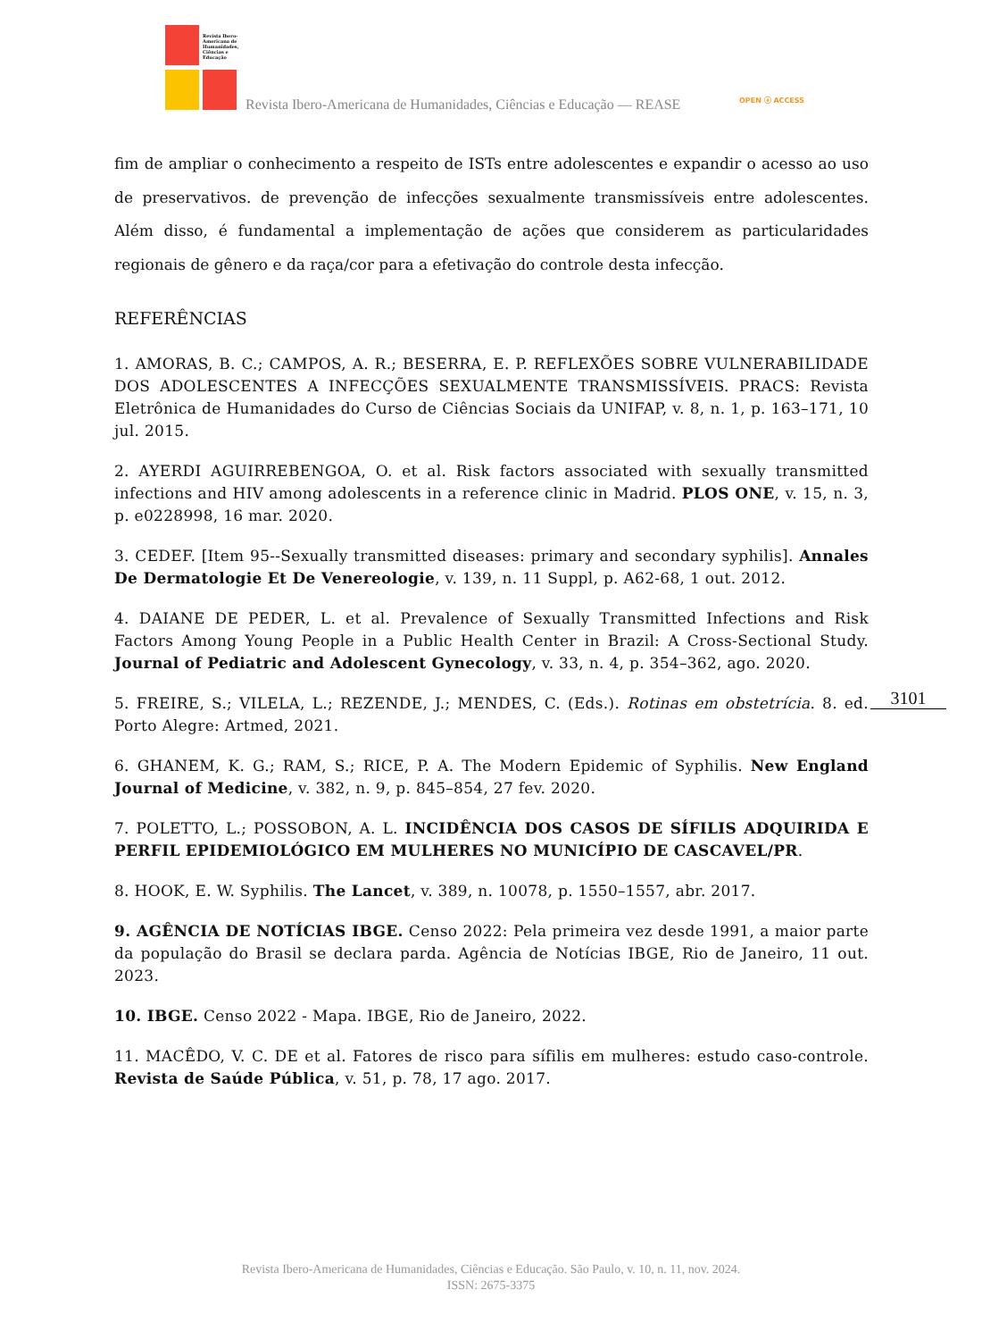Revista Ibero-Americana de Humanidades, Ciências e Educação
Revista Ibero-Americana de Humanidades, Ciências e Educação — REASE
OPEN ⓐ ACCESS
fim de ampliar o conhecimento a respeito de ISTs entre adolescentes e expandir o acesso ao uso de preservativos. de prevenção de infecções sexualmente transmissíveis entre adolescentes. Além disso, é fundamental a implementação de ações que considerem as particularidades regionais de gênero e da raça/cor para a efetivação do controle desta infecção.
REFERÊNCIAS
1. AMORAS, B. C.; CAMPOS, A. R.; BESERRA, E. P. REFLEXÕES SOBRE VULNERABILIDADE DOS ADOLESCENTES A INFECÇÕES SEXUALMENTE TRANSMISSÍVEIS. PRACS: Revista Eletrônica de Humanidades do Curso de Ciências Sociais da UNIFAP, v. 8, n. 1, p. 163–171, 10 jul. 2015.
2. AYERDI AGUIRREBENGOA, O. et al. Risk factors associated with sexually transmitted infections and HIV among adolescents in a reference clinic in Madrid. PLOS ONE, v. 15, n. 3, p. e0228998, 16 mar. 2020.
3. CEDEF. [Item 95--Sexually transmitted diseases: primary and secondary syphilis]. Annales De Dermatologie Et De Venereologie, v. 139, n. 11 Suppl, p. A62-68, 1 out. 2012.
4. DAIANE DE PEDER, L. et al. Prevalence of Sexually Transmitted Infections and Risk Factors Among Young People in a Public Health Center in Brazil: A Cross-Sectional Study. Journal of Pediatric and Adolescent Gynecology, v. 33, n. 4, p. 354–362, ago. 2020.
5. FREIRE, S.; VILELA, L.; REZENDE, J.; MENDES, C. (Eds.). Rotinas em obstetrícia. 8. ed. Porto Alegre: Artmed, 2021.
6. GHANEM, K. G.; RAM, S.; RICE, P. A. The Modern Epidemic of Syphilis. New England Journal of Medicine, v. 382, n. 9, p. 845–854, 27 fev. 2020.
7. POLETTO, L.; POSSOBON, A. L. INCIDÊNCIA DOS CASOS DE SÍFILIS ADQUIRIDA E PERFIL EPIDEMIOLÓGICO EM MULHERES NO MUNICÍPIO DE CASCAVEL/PR.
8. HOOK, E. W. Syphilis. The Lancet, v. 389, n. 10078, p. 1550–1557, abr. 2017.
9. AGÊNCIA DE NOTÍCIAS IBGE. Censo 2022: Pela primeira vez desde 1991, a maior parte da população do Brasil se declara parda. Agência de Notícias IBGE, Rio de Janeiro, 11 out. 2023.
10. IBGE. Censo 2022 - Mapa. IBGE, Rio de Janeiro, 2022.
11. MACÊDO, V. C. DE et al. Fatores de risco para sífilis em mulheres: estudo caso-controle. Revista de Saúde Pública, v. 51, p. 78, 17 ago. 2017.
3101
Revista Ibero-Americana de Humanidades, Ciências e Educação. São Paulo, v. 10, n. 11, nov. 2024.
ISSN: 2675-3375